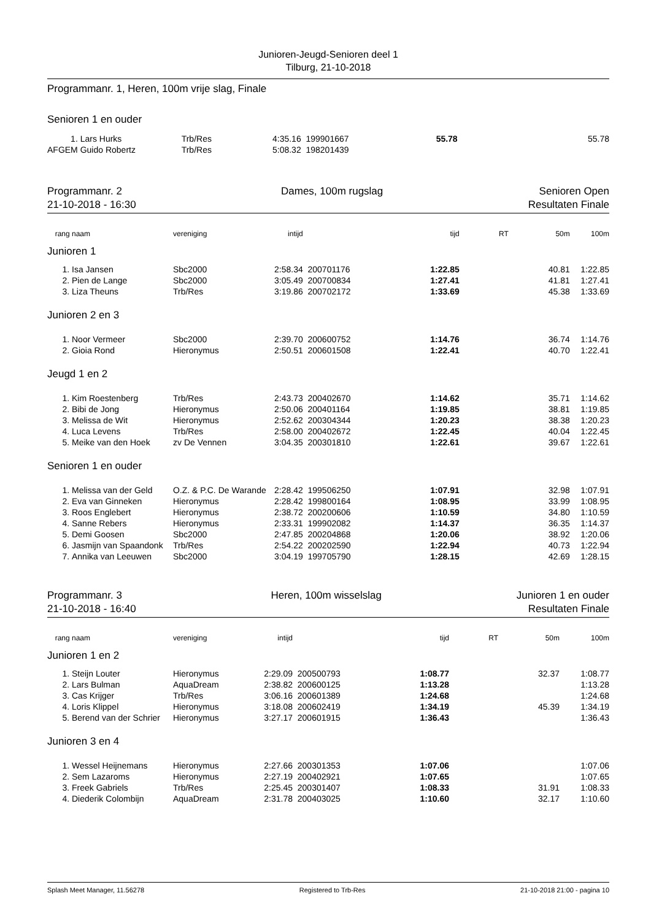Junioren-Jeugd-Senioren deel 1
Tilburg, 21-10-2018
Programmanr. 1, Heren, 100m vrije slag, Finale
Senioren 1 en ouder
| 1. | Lars Hurks | Trb/Res | 4:35.16 | 199901667 | 55.78 | | | 55.78 |
| AFGEM | Guido Robertz | Trb/Res | 5:08.32 | 198201439 | | | | |
Programmanr. 2
21-10-2018 - 16:30 Dames, 100m rugslag Senioren Open
Resultaten Finale
| rang | naam | vereniging | intijd | | tijd | RT | 50m | 100m |
| Junioren 1 | | | | | | | | |
| 1. | Isa Jansen | Sbc2000 | 2:58.34 | 200701176 | 1:22.85 | | 40.81 | 1:22.85 |
| 2. | Pien de Lange | Sbc2000 | 3:05.49 | 200700834 | 1:27.41 | | 41.81 | 1:27.41 |
| 3. | Liza Theuns | Trb/Res | 3:19.86 | 200702172 | 1:33.69 | | 45.38 | 1:33.69 |
| Junioren 2 en 3 | | | | | | | | |
| 1. | Noor Vermeer | Sbc2000 | 2:39.70 | 200600752 | 1:14.76 | | 36.74 | 1:14.76 |
| 2. | Gioia Rond | Hieronymus | 2:50.51 | 200601508 | 1:22.41 | | 40.70 | 1:22.41 |
| Jeugd 1 en 2 | | | | | | | | |
| 1. | Kim Roestenberg | Trb/Res | 2:43.73 | 200402670 | 1:14.62 | | 35.71 | 1:14.62 |
| 2. | Bibi de Jong | Hieronymus | 2:50.06 | 200401164 | 1:19.85 | | 38.81 | 1:19.85 |
| 3. | Melissa de Wit | Hieronymus | 2:52.62 | 200304344 | 1:20.23 | | 38.38 | 1:20.23 |
| 4. | Luca Levens | Trb/Res | 2:58.00 | 200402672 | 1:22.45 | | 40.04 | 1:22.45 |
| 5. | Meike van den Hoek | zv De Vennen | 3:04.35 | 200301810 | 1:22.61 | | 39.67 | 1:22.61 |
| Senioren 1 en ouder | | | | | | | | |
| 1. | Melissa van der Geld | O.Z. & P.C. De Warande | 2:28.42 | 199506250 | 1:07.91 | | 32.98 | 1:07.91 |
| 2. | Eva van Ginneken | Hieronymus | 2:28.42 | 199800164 | 1:08.95 | | 33.99 | 1:08.95 |
| 3. | Roos Englebert | Hieronymus | 2:38.72 | 200200606 | 1:10.59 | | 34.80 | 1:10.59 |
| 4. | Sanne Rebers | Hieronymus | 2:33.31 | 199902082 | 1:14.37 | | 36.35 | 1:14.37 |
| 5. | Demi Goosen | Sbc2000 | 2:47.85 | 200204868 | 1:20.06 | | 38.92 | 1:20.06 |
| 6. | Jasmijn van Spaandonk | Trb/Res | 2:54.22 | 200202590 | 1:22.94 | | 40.73 | 1:22.94 |
| 7. | Annika van Leeuwen | Sbc2000 | 3:04.19 | 199705790 | 1:28.15 | | 42.69 | 1:28.15 |
Programmanr. 3
21-10-2018 - 16:40 Heren, 100m wisselslag Junioren 1 en ouder
Resultaten Finale
| rang | naam | vereniging | intijd | | tijd | RT | 50m | 100m |
| Junioren 1 en 2 | | | | | | | | |
| 1. | Steijn Louter | Hieronymus | 2:29.09 | 200500793 | 1:08.77 | | 32.37 | 1:08.77 |
| 2. | Lars Bulman | AquaDream | 2:38.82 | 200600125 | 1:13.28 | | | 1:13.28 |
| 3. | Cas Krijger | Trb/Res | 3:06.16 | 200601389 | 1:24.68 | | | 1:24.68 |
| 4. | Loris Klippel | Hieronymus | 3:18.08 | 200602419 | 1:34.19 | | 45.39 | 1:34.19 |
| 5. | Berend van der Schrier | Hieronymus | 3:27.17 | 200601915 | 1:36.43 | | | 1:36.43 |
| Junioren 3 en 4 | | | | | | | | |
| 1. | Wessel Heijnemans | Hieronymus | 2:27.66 | 200301353 | 1:07.06 | | | 1:07.06 |
| 2. | Sem Lazaroms | Hieronymus | 2:27.19 | 200402921 | 1:07.65 | | | 1:07.65 |
| 3. | Freek Gabriels | Trb/Res | 2:25.45 | 200301407 | 1:08.33 | | 31.91 | 1:08.33 |
| 4. | Diederik Colombijn | AquaDream | 2:31.78 | 200403025 | 1:10.60 | | 32.17 | 1:10.60 |
Splash Meet Manager, 11.56278 Registered to Trb-Res 21-10-2018 21:00 - pagina 10